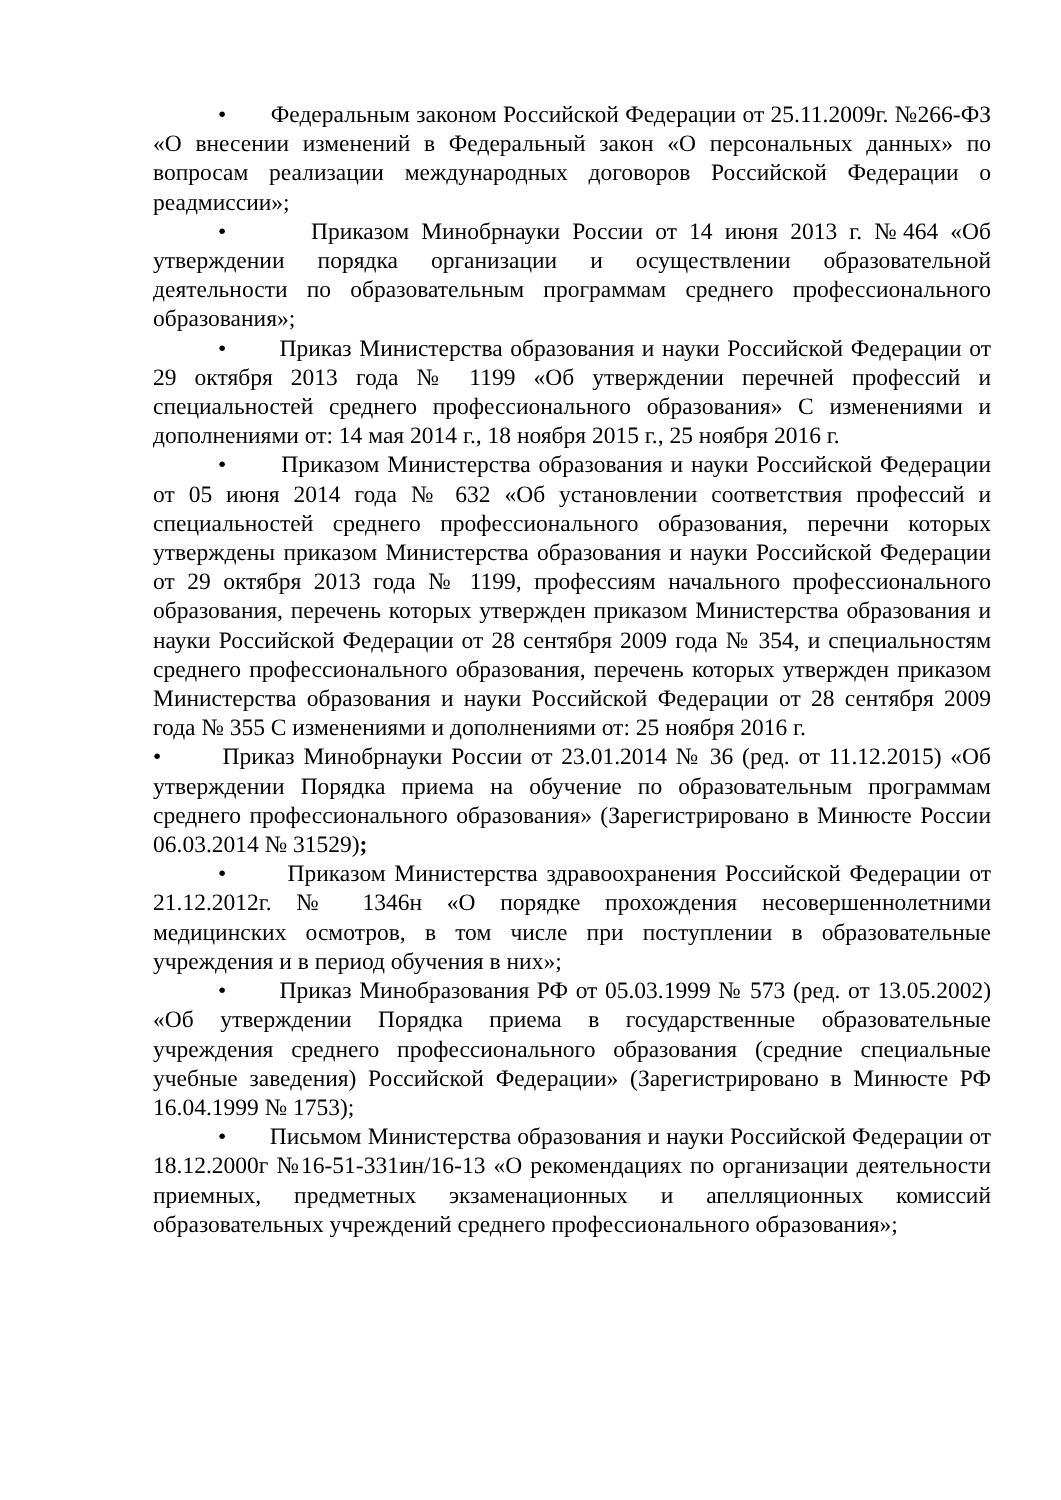• Федеральным законом Российской Федерации от 25.11.2009г. №266-ФЗ «О внесении изменений в Федеральный закон «О персональных данных» по вопросам реализации международных договоров Российской Федерации о реадмиссии»;
• Приказом Минобрнауки России от 14 июня 2013 г. №464 «Об утверждении порядка организации и осуществлении образовательной деятельности по образовательным программам среднего профессионального образования»;
• Приказ Министерства образования и науки Российской Федерации от 29 октября 2013 года № 1199 «Об утверждении перечней профессий и специальностей среднего профессионального образования» С изменениями и дополнениями от: 14 мая 2014 г., 18 ноября 2015 г., 25 ноября 2016 г.
• Приказом Министерства образования и науки Российской Федерации от 05 июня 2014 года № 632 «Об установлении соответствия профессий и специальностей среднего профессионального образования, перечни которых утверждены приказом Министерства образования и науки Российской Федерации от 29 октября 2013 года № 1199, профессиям начального профессионального образования, перечень которых утвержден приказом Министерства образования и науки Российской Федерации от 28 сентября 2009 года № 354, и специальностям среднего профессионального образования, перечень которых утвержден приказом Министерства образования и науки Российской Федерации от 28 сентября 2009 года № 355 С изменениями и дополнениями от: 25 ноября 2016 г.
• Приказ Минобрнауки России от 23.01.2014 № 36 (ред. от 11.12.2015) «Об утверждении Порядка приема на обучение по образовательным программам среднего профессионального образования» (Зарегистрировано в Минюсте России 06.03.2014 № 31529);
• Приказом Министерства здравоохранения Российской Федерации от 21.12.2012г. № 1346н «О порядке прохождения несовершеннолетними медицинских осмотров, в том числе при поступлении в образовательные учреждения и в период обучения в них»;
• Приказ Минобразования РФ от 05.03.1999 № 573 (ред. от 13.05.2002) «Об утверждении Порядка приема в государственные образовательные учреждения среднего профессионального образования (средние специальные учебные заведения) Российской Федерации» (Зарегистрировано в Минюсте РФ 16.04.1999 № 1753);
• Письмом Министерства образования и науки Российской Федерации от 18.12.2000г №16-51-331ин/16-13 «О рекомендациях по организации деятельности приемных, предметных экзаменационных и апелляционных комиссий образовательных учреждений среднего профессионального образования»;